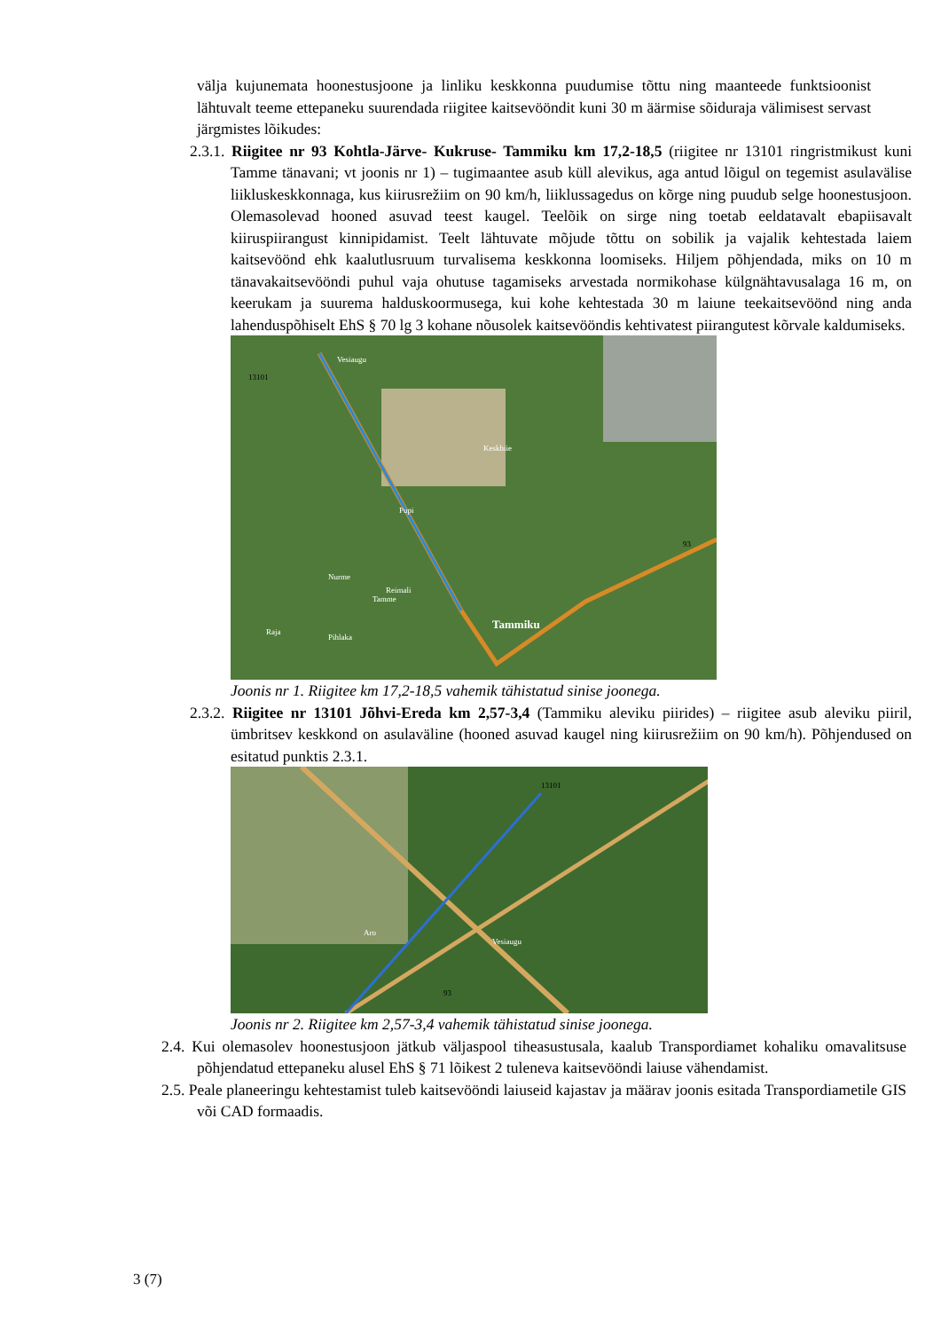välja kujunemata hoonestusjoone ja linliku keskkonna puudumise tõttu ning maanteede funktsioonist lähtuvalt teeme ettepaneku suurendada riigitee kaitsevööndit kuni 30 m äärmise sõiduraja välimisest servast järgmistes lõikudes:
2.3.1. Riigitee nr 93 Kohtla-Järve- Kukruse- Tammiku km 17,2-18,5 (riigitee nr 13101 ringristmikust kuni Tamme tänavani; vt joonis nr 1) – tugimaantee asub küll alevikus, aga antud lõigul on tegemist asulavälise liikluskeskkonnaga, kus kiirusrežiim on 90 km/h, liiklussagedus on kõrge ning puudub selge hoonestusjoon. Olemasolevad hooned asuvad teest kaugel. Teelõik on sirge ning toetab eeldatavalt ebapiisavalt kiiruspiirangust kinnipidamist. Teelt lähtuvate mõjude tõttu on sobilik ja vajalik kehtestada laiem kaitsevöönd ehk kaalutlusruum turvalisema keskkonna loomiseks. Hiljem põhjendada, miks on 10 m tänavakaitsevööndi puhul vaja ohutuse tagamiseks arvestada normikohase külgnähtavusalaga 16 m, on keerukam ja suurema halduskoormusega, kui kohe kehtestada 30 m laiune teekaitsevöönd ning anda lahenduspõhiselt EhS § 70 lg 3 kohane nõusolek kaitsevööndis kehtivatest piirangutest kõrvale kaldumiseks.
13101
Vesiaugu
Keskhiie
Pupi
Nurme
Reimali
Tamme
Tammiku
Raja
Pihlaka
93
Joonis nr 1. Riigitee km 17,2-18,5 vahemik tähistatud sinise joonega.
2.3.2. Riigitee nr 13101 Jõhvi-Ereda km 2,57-3,4 (Tammiku aleviku piirides) – riigitee asub aleviku piiril, ümbritsev keskkond on asulaväline (hooned asuvad kaugel ning kiirusrežiim on 90 km/h). Põhjendused on esitatud punktis 2.3.1.
13101
Aro
Vesiaugu
93
Joonis nr 2. Riigitee km 2,57-3,4 vahemik tähistatud sinise joonega.
2.4. Kui olemasolev hoonestusjoon jätkub väljaspool tiheasustusala, kaalub Transpordiamet kohaliku omavalitsuse põhjendatud ettepaneku alusel EhS § 71 lõikest 2 tuleneva kaitsevööndi laiuse vähendamist.
2.5. Peale planeeringu kehtestamist tuleb kaitsevööndi laiuseid kajastav ja määrav joonis esitada Transpordiametile GIS või CAD formaadis.
3 (7)